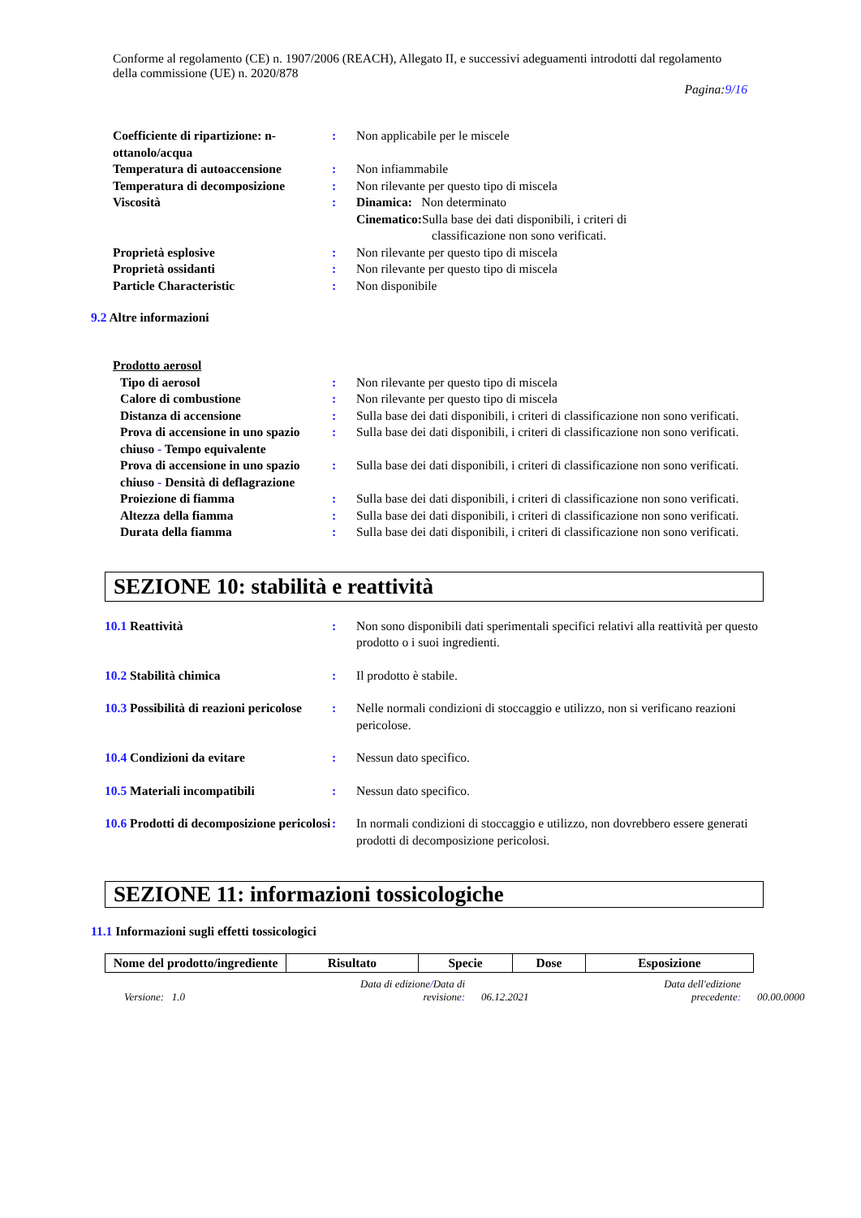Conforme al regolamento (CE) n. 1907/2006 (REACH), Allegato II, e successivi adeguamenti introdotti dal regolamento della commissione (UE) n. 2020/878
Pagina:9/16
| Coefficiente di ripartizione: n-ottanolo/acqua | : | Non applicabile per le miscele |
| Temperatura di autoaccensione | : | Non infiammabile |
| Temperatura di decomposizione | : | Non rilevante per questo tipo di miscela |
| Viscosità | : | Dinamica: Non determinato Cinematico: Sulla base dei dati disponibili, i criteri di classificazione non sono verificati. |
| Proprietà esplosive | : | Non rilevante per questo tipo di miscela |
| Proprietà ossidanti | : | Non rilevante per questo tipo di miscela |
| Particle Characteristic | : | Non disponibile |
9.2 Altre informazioni
| Prodotto aerosol | | |
| Tipo di aerosol | : | Non rilevante per questo tipo di miscela |
| Calore di combustione | : | Non rilevante per questo tipo di miscela |
| Distanza di accensione | : | Sulla base dei dati disponibili, i criteri di classificazione non sono verificati. |
| Prova di accensione in uno spazio chiuso - Tempo equivalente | : | Sulla base dei dati disponibili, i criteri di classificazione non sono verificati. |
| Prova di accensione in uno spazio chiuso - Densità di deflagrazione | : | Sulla base dei dati disponibili, i criteri di classificazione non sono verificati. |
| Proiezione di fiamma | : | Sulla base dei dati disponibili, i criteri di classificazione non sono verificati. |
| Altezza della fiamma | : | Sulla base dei dati disponibili, i criteri di classificazione non sono verificati. |
| Durata della fiamma | : | Sulla base dei dati disponibili, i criteri di classificazione non sono verificati. |
SEZIONE 10: stabilità e reattività
| 10.1 Reattività | : | Non sono disponibili dati sperimentali specifici relativi alla reattività per questo prodotto o i suoi ingredienti. |
| 10.2 Stabilità chimica | : | Il prodotto è stabile. |
| 10.3 Possibilità di reazioni pericolose | : | Nelle normali condizioni di stoccaggio e utilizzo, non si verificano reazioni pericolose. |
| 10.4 Condizioni da evitare | : | Nessun dato specifico. |
| 10.5 Materiali incompatibili | : | Nessun dato specifico. |
| 10.6 Prodotti di decomposizione pericolosi | : | In normali condizioni di stoccaggio e utilizzo, non dovrebbero essere generati prodotti di decomposizione pericolosi. |
SEZIONE 11: informazioni tossicologiche
11.1 Informazioni sugli effetti tossicologici
| Nome del prodotto/ingrediente | Risultato | Specie | Dose | Esposizione |
| --- | --- | --- | --- | --- |
Versione: 1.0
Data di edizione/Data di
revisione:
06.12.2021
Data dell'edizione
precedente:
00.00.0000